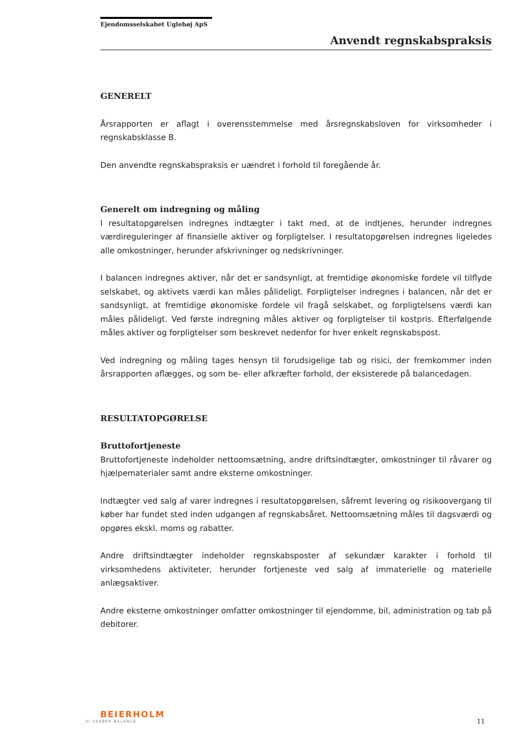Ejendomsselskabet Uglehøj ApS
Anvendt regnskabspraksis
GENERELT
Årsrapporten er aflagt i overensstemmelse med årsregnskabsloven for virksomheder i regnskabsklasse B.
Den anvendte regnskabspraksis er uændret i forhold til foregående år.
Generelt om indregning og måling
I resultatopgørelsen indregnes indtægter i takt med, at de indtjenes, herunder indregnes værdireguleringer af finansielle aktiver og forpligtelser. I resultatopgørelsen indregnes ligeledes alle omkostninger, herunder afskrivninger og nedskrivninger.
I balancen indregnes aktiver, når det er sandsynligt, at fremtidige økonomiske fordele vil tilflyde selskabet, og aktivets værdi kan måles pålideligt. Forpligtelser indregnes i balancen, når det er sandsynligt, at fremtidige økonomiske fordele vil fragå selskabet, og forpligtelsens værdi kan måles pålideligt. Ved første indregning måles aktiver og forpligtelser til kostpris. Efterfølgende måles aktiver og forpligtelser som beskrevet nedenfor for hver enkelt regnskabspost.
Ved indregning og måling tages hensyn til forudsigelige tab og risici, der fremkommer inden årsrapporten aflægges, og som be- eller afkræfter forhold, der eksisterede på balancedagen.
RESULTATOPGØRELSE
Bruttofortjeneste
Bruttofortjeneste indeholder nettoomsætning, andre driftsindtægter, omkostninger til råvarer og hjælpematerialer samt andre eksterne omkostninger.
Indtægter ved salg af varer indregnes i resultatopgørelsen, såfremt levering og risikoovergang til køber har fundet sted inden udgangen af regnskabsåret. Nettoomsætning måles til dagsværdi og opgøres ekskl. moms og rabatter.
Andre driftsindtægter indeholder regnskabsposter af sekundær karakter i forhold til virksomhedens aktiviteter, herunder fortjeneste ved salg af immaterielle og materielle anlægsaktiver.
Andre eksterne omkostninger omfatter omkostninger til ejendomme, bil, administration og tab på debitorer.
BEIERHOLM
VI SKABER BALANCE
11